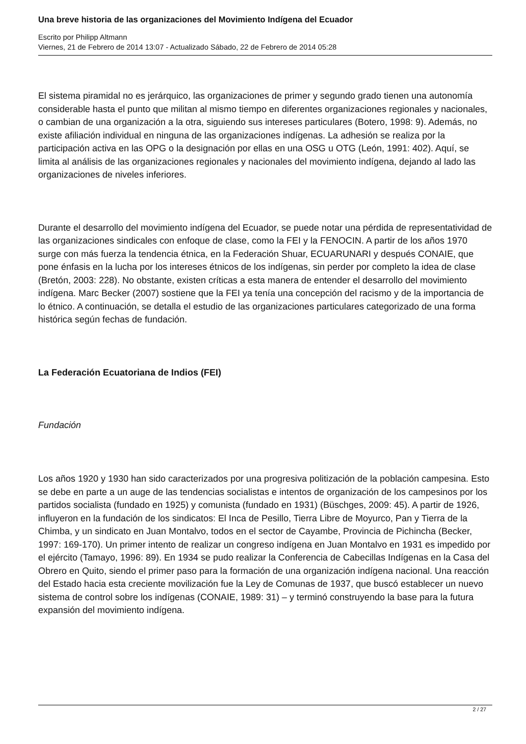Una breve historia de las organizaciones del Movimiento Indígena del Ecuador
Escrito por Philipp Altmann
Viernes, 21 de Febrero de 2014 13:07 - Actualizado Sábado, 22 de Febrero de 2014 05:28
El sistema piramidal no es jerárquico, las organizaciones de primer y segundo grado tienen una autonomía considerable hasta el punto que militan al mismo tiempo en diferentes organizaciones regionales y nacionales, o cambian de una organización a la otra, siguiendo sus intereses particulares (Botero, 1998: 9). Además, no existe afiliación individual en ninguna de las organizaciones indígenas. La adhesión se realiza por la participación activa en las OPG o la designación por ellas en una OSG u OTG (León, 1991: 402). Aquí, se limita al análisis de las organizaciones regionales y nacionales del movimiento indígena, dejando al lado las organizaciones de niveles inferiores.
Durante el desarrollo del movimiento indígena del Ecuador, se puede notar una pérdida de representatividad de las organizaciones sindicales con enfoque de clase, como la FEI y la FENOCIN. A partir de los años 1970 surge con más fuerza la tendencia étnica, en la Federación Shuar, ECUARUNARI y después CONAIE, que pone énfasis en la lucha por los intereses étnicos de los indígenas, sin perder por completo la idea de clase (Bretón, 2003: 228). No obstante, existen críticas a esta manera de entender el desarrollo del movimiento indígena. Marc Becker (2007) sostiene que la FEI ya tenía una concepción del racismo y de la importancia de lo étnico. A continuación, se detalla el estudio de las organizaciones particulares categorizado de una forma histórica según fechas de fundación.
La Federación Ecuatoriana de Indios (FEI)
Fundación
Los años 1920 y 1930 han sido caracterizados por una progresiva politización de la población campesina. Esto se debe en parte a un auge de las tendencias socialistas e intentos de organización de los campesinos por los partidos socialista (fundado en 1925) y comunista (fundado en 1931) (Büschges, 2009: 45). A partir de 1926, influyeron en la fundación de los sindicatos: El Inca de Pesillo, Tierra Libre de Moyurco, Pan y Tierra de la Chimba, y un sindicato en Juan Montalvo, todos en el sector de Cayambe, Provincia de Pichincha (Becker, 1997: 169-170). Un primer intento de realizar un congreso indígena en Juan Montalvo en 1931 es impedido por el ejército (Tamayo, 1996: 89). En 1934 se pudo realizar la Conferencia de Cabecillas Indígenas en la Casa del Obrero en Quito, siendo el primer paso para la formación de una organización indígena nacional. Una reacción del Estado hacia esta creciente movilización fue la Ley de Comunas de 1937, que buscó establecer un nuevo sistema de control sobre los indígenas (CONAIE, 1989: 31) – y terminó construyendo la base para la futura expansión del movimiento indígena.
2 / 27